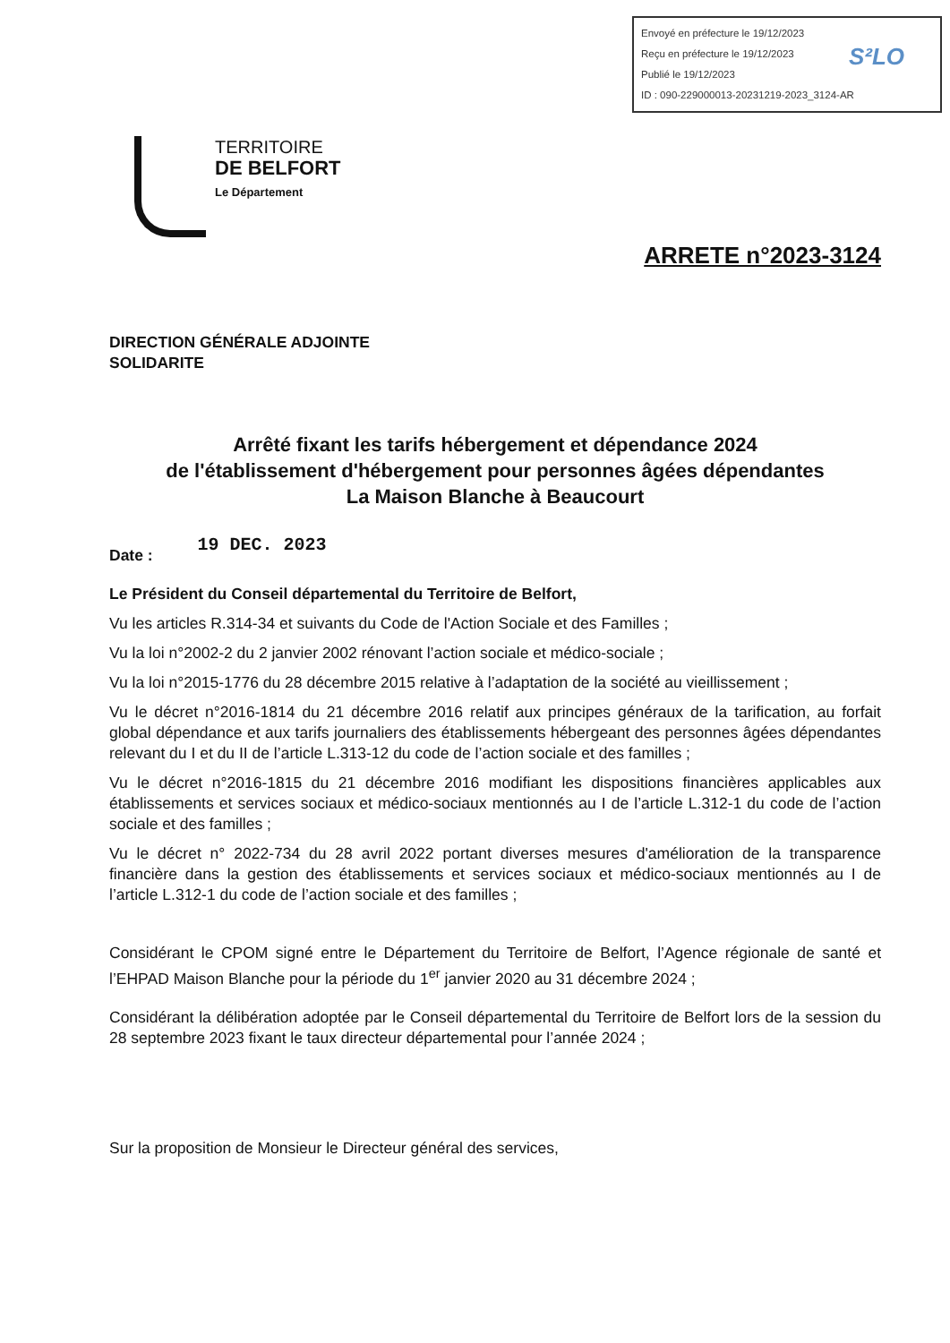Envoyé en préfecture le 19/12/2023
Reçu en préfecture le 19/12/2023
Publié le 19/12/2023
ID : 090-229000013-20231219-2023_3124-AR
S²LO
TERRITOIRE
DE BELFORT
Le Département
ARRETE n°2023-3124
DIRECTION GÉNÉRALE ADJOINTE
SOLIDARITE
Arrêté fixant les tarifs hébergement et dépendance 2024
de l'établissement d'hébergement pour personnes âgées dépendantes
La Maison Blanche à Beaucourt
Date : 19 DEC. 2023
Le Président du Conseil départemental du Territoire de Belfort,
Vu les articles R.314-34 et suivants du Code de l'Action Sociale et des Familles ;
Vu la loi n°2002-2 du 2 janvier 2002 rénovant l’action sociale et médico-sociale ;
Vu la loi n°2015-1776 du 28 décembre 2015 relative à l’adaptation de la société au vieillissement ;
Vu le décret n°2016-1814 du 21 décembre 2016 relatif aux principes généraux de la tarification, au forfait global dépendance et aux tarifs journaliers des établissements hébergeant des personnes âgées dépendantes relevant du I et du II de l’article L.313-12 du code de l’action sociale et des familles ;
Vu le décret n°2016-1815 du 21 décembre 2016 modifiant les dispositions financières applicables aux établissements et services sociaux et médico-sociaux mentionnés au I de l’article L.312-1 du code de l’action sociale et des familles ;
Vu le décret n° 2022-734 du 28 avril 2022 portant diverses mesures d'amélioration de la transparence financière dans la gestion des établissements et services sociaux et médico-sociaux mentionnés au I de l’article L.312-1 du code de l’action sociale et des familles ;
Considérant le CPOM signé entre le Département du Territoire de Belfort, l’Agence régionale de santé et l’EHPAD Maison Blanche pour la période du 1<sup>er</sup> janvier 2020 au 31 décembre 2024 ;
Considérant la délibération adoptée par le Conseil départemental du Territoire de Belfort lors de la session du 28 septembre 2023 fixant le taux directeur départemental pour l’année 2024 ;
Sur la proposition de Monsieur le Directeur général des services,